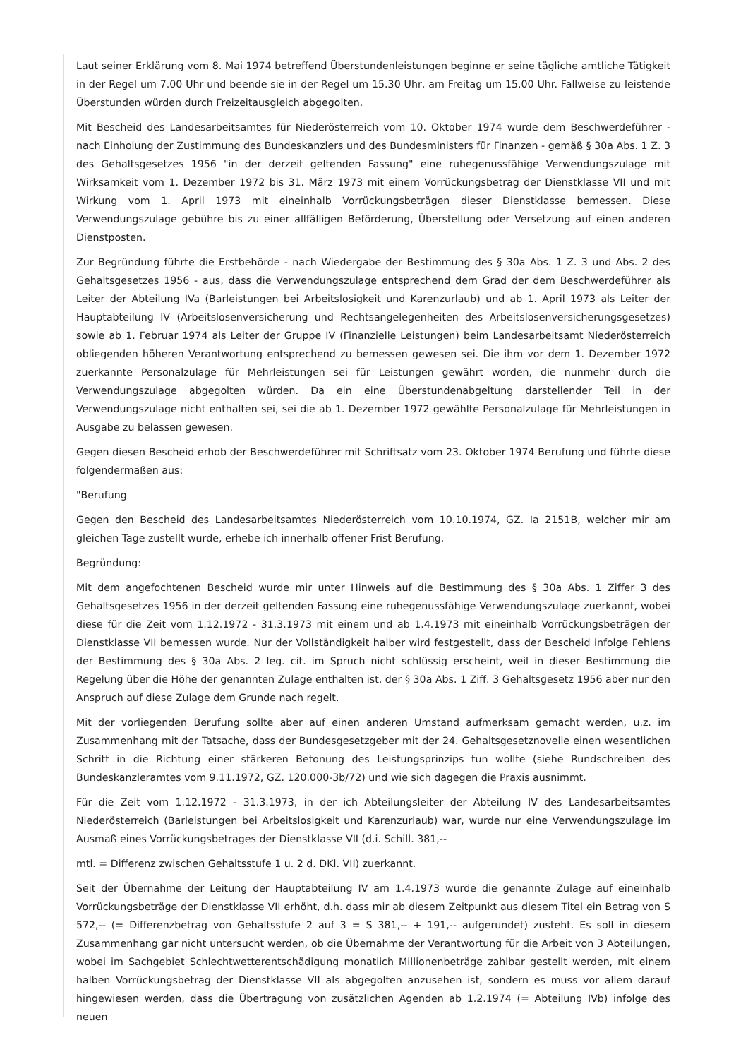Laut seiner Erklärung vom 8. Mai 1974 betreffend Überstundenleistungen beginne er seine tägliche amtliche Tätigkeit in der Regel um 7.00 Uhr und beende sie in der Regel um 15.30 Uhr, am Freitag um 15.00 Uhr. Fallweise zu leistende Überstunden würden durch Freizeitausgleich abgegolten.
Mit Bescheid des Landesarbeitsamtes für Niederösterreich vom 10. Oktober 1974 wurde dem Beschwerdeführer - nach Einholung der Zustimmung des Bundeskanzlers und des Bundesministers für Finanzen - gemäß § 30a Abs. 1 Z. 3 des Gehaltsgesetzes 1956 "in der derzeit geltenden Fassung" eine ruhegenussfähige Verwendungszulage mit Wirksamkeit vom 1. Dezember 1972 bis 31. März 1973 mit einem Vorrückungsbetrag der Dienstklasse VII und mit Wirkung vom 1. April 1973 mit eineinhalb Vorrückungsbeträgen dieser Dienstklasse bemessen. Diese Verwendungszulage gebühre bis zu einer allfälligen Beförderung, Überstellung oder Versetzung auf einen anderen Dienstposten.
Zur Begründung führte die Erstbehörde - nach Wiedergabe der Bestimmung des § 30a Abs. 1 Z. 3 und Abs. 2 des Gehaltsgesetzes 1956 - aus, dass die Verwendungszulage entsprechend dem Grad der dem Beschwerdeführer als Leiter der Abteilung IVa (Barleistungen bei Arbeitslosigkeit und Karenzurlaub) und ab 1. April 1973 als Leiter der Hauptabteilung IV (Arbeitslosenversicherung und Rechtsangelegenheiten des Arbeitslosenversicherungsgesetzes) sowie ab 1. Februar 1974 als Leiter der Gruppe IV (Finanzielle Leistungen) beim Landesarbeitsamt Niederösterreich obliegenden höheren Verantwortung entsprechend zu bemessen gewesen sei. Die ihm vor dem 1. Dezember 1972 zuerkannte Personalzulage für Mehrleistungen sei für Leistungen gewährt worden, die nunmehr durch die Verwendungszulage abgegolten würden. Da ein eine Überstundenabgeltung darstellender Teil in der Verwendungszulage nicht enthalten sei, sei die ab 1. Dezember 1972 gewählte Personalzulage für Mehrleistungen in Ausgabe zu belassen gewesen.
Gegen diesen Bescheid erhob der Beschwerdeführer mit Schriftsatz vom 23. Oktober 1974 Berufung und führte diese folgendermaßen aus:
"Berufung
Gegen den Bescheid des Landesarbeitsamtes Niederösterreich vom 10.10.1974, GZ. Ia 2151B, welcher mir am gleichen Tage zustellt wurde, erhebe ich innerhalb offener Frist Berufung.
Begründung:
Mit dem angefochtenen Bescheid wurde mir unter Hinweis auf die Bestimmung des § 30a Abs. 1 Ziffer 3 des Gehaltsgesetzes 1956 in der derzeit geltenden Fassung eine ruhegenussfähige Verwendungszulage zuerkannt, wobei diese für die Zeit vom 1.12.1972 - 31.3.1973 mit einem und ab 1.4.1973 mit eineinhalb Vorrückungsbeträgen der Dienstklasse VII bemessen wurde. Nur der Vollständigkeit halber wird festgestellt, dass der Bescheid infolge Fehlens der Bestimmung des § 30a Abs. 2 leg. cit. im Spruch nicht schlüssig erscheint, weil in dieser Bestimmung die Regelung über die Höhe der genannten Zulage enthalten ist, der § 30a Abs. 1 Ziff. 3 Gehaltsgesetz 1956 aber nur den Anspruch auf diese Zulage dem Grunde nach regelt.
Mit der vorliegenden Berufung sollte aber auf einen anderen Umstand aufmerksam gemacht werden, u.z. im Zusammenhang mit der Tatsache, dass der Bundesgesetzgeber mit der 24. Gehaltsgesetznovelle einen wesentlichen Schritt in die Richtung einer stärkeren Betonung des Leistungsprinzips tun wollte (siehe Rundschreiben des Bundeskanzleramtes vom 9.11.1972, GZ. 120.000-3b/72) und wie sich dagegen die Praxis ausnimmt.
Für die Zeit vom 1.12.1972 - 31.3.1973, in der ich Abteilungsleiter der Abteilung IV des Landesarbeitsamtes Niederösterreich (Barleistungen bei Arbeitslosigkeit und Karenzurlaub) war, wurde nur eine Verwendungszulage im Ausmaß eines Vorrückungsbetrages der Dienstklasse VII (d.i. Schill. 381,--
mtl. = Differenz zwischen Gehaltsstufe 1 u. 2 d. DKl. VII) zuerkannt.
Seit der Übernahme der Leitung der Hauptabteilung IV am 1.4.1973 wurde die genannte Zulage auf eineinhalb Vorrückungsbeträge der Dienstklasse VII erhöht, d.h. dass mir ab diesem Zeitpunkt aus diesem Titel ein Betrag von S 572,-- (= Differenzbetrag von Gehaltsstufe 2 auf 3 = S 381,-- + 191,-- aufgerundet) zusteht. Es soll in diesem Zusammenhang gar nicht untersucht werden, ob die Übernahme der Verantwortung für die Arbeit von 3 Abteilungen, wobei im Sachgebiet Schlechtwetterentschädigung monatlich Millionenbeträge zahlbar gestellt werden, mit einem halben Vorrückungsbetrag der Dienstklasse VII als abgegolten anzusehen ist, sondern es muss vor allem darauf hingewiesen werden, dass die Übertragung von zusätzlichen Agenden ab 1.2.1974 (= Abteilung IVb) infolge des neuen